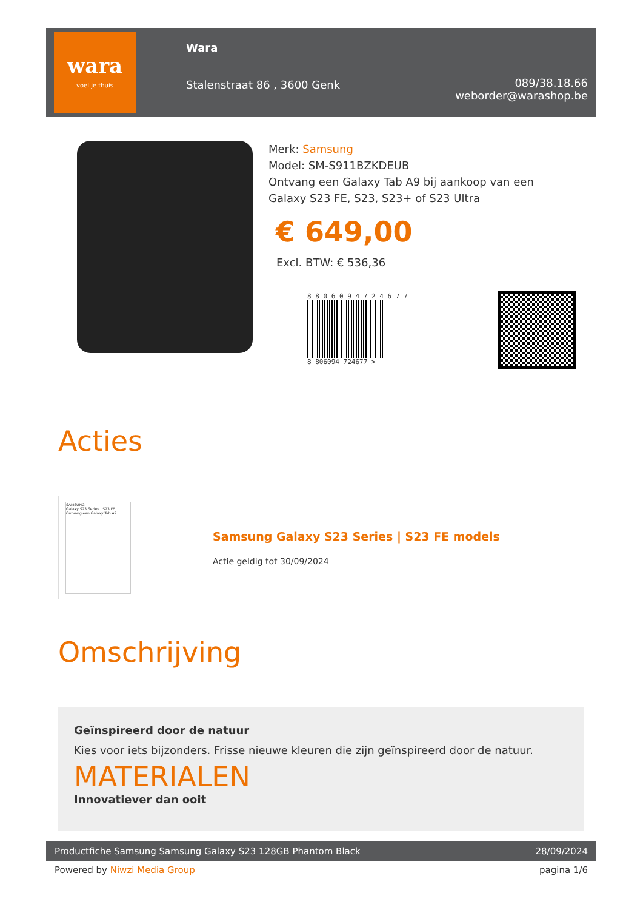wara
voel je thuis
Wara
Stalenstraat 86 , 3600 Genk
089/38.18.66
weborder@warashop.be
Merk: Samsung
Model: SM-S911BZKDEUB
Ontvang een Galaxy Tab A9 bij aankoop van een
Galaxy S23 FE, S23, S23+ of S23 Ultra
€ 649,00
Excl. BTW: € 536,36
8 8 0 6 0 9 4 7 2 4 6 7 7
8 806094 724677 >
Acties
SAMSUNG
Galaxy S23 Series | S23 FE
Ontvang een Galaxy Tab A9
Samsung Galaxy S23 Series | S23 FE models
Actie geldig tot 30/09/2024
Omschrijving
Geïnspireerd door de natuur
Kies voor iets bijzonders. Frisse nieuwe kleuren die zijn geïnspireerd door de natuur.
MATERIALEN
Innovatiever dan ooit
Productfiche Samsung Samsung Galaxy S23 128GB Phantom Black 28/09/2024
Powered by Niwzi Media Group pagina 1/6